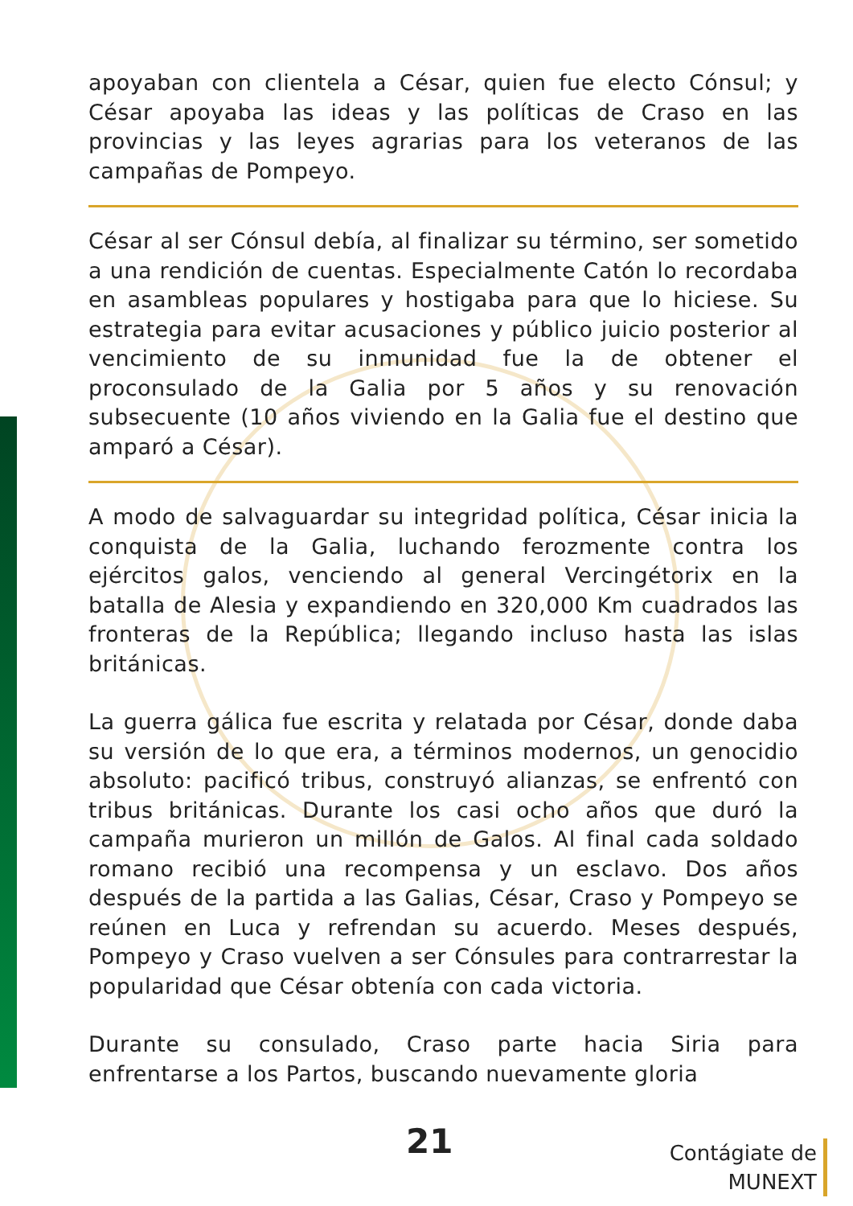apoyaban con clientela a César, quien fue electo Cónsul; y César apoyaba las ideas y las políticas de Craso en las provincias y las leyes agrarias para los veteranos de las campañas de Pompeyo.
César al ser Cónsul debía, al finalizar su término, ser sometido a una rendición de cuentas. Especialmente Catón lo recordaba en asambleas populares y hostigaba para que lo hiciese. Su estrategia para evitar acusaciones y público juicio posterior al vencimiento de su inmunidad fue la de obtener el proconsulado de la Galia por 5 años y su renovación subsecuente (10 años viviendo en la Galia fue el destino que amparó a César).
A modo de salvaguardar su integridad política, César inicia la conquista de la Galia, luchando ferozmente contra los ejércitos galos, venciendo al general Vercingétorix en la batalla de Alesia y expandiendo en 320,000 Km cuadrados las fronteras de la República; llegando incluso hasta las islas británicas.
La guerra gálica fue escrita y relatada por César, donde daba su versión de lo que era, a términos modernos, un genocidio absoluto: pacificó tribus, construyó alianzas, se enfrentó con tribus británicas. Durante los casi ocho años que duró la campaña murieron un millón de Galos. Al final cada soldado romano recibió una recompensa y un esclavo. Dos años después de la partida a las Galias, César, Craso y Pompeyo se reúnen en Luca y refrendan su acuerdo. Meses después, Pompeyo y Craso vuelven a ser Cónsules para contrarrestar la popularidad que César obtenía con cada victoria.
Durante su consulado, Craso parte hacia Siria para enfrentarse a los Partos, buscando nuevamente gloria
21
Contágiate de
MUNEXT